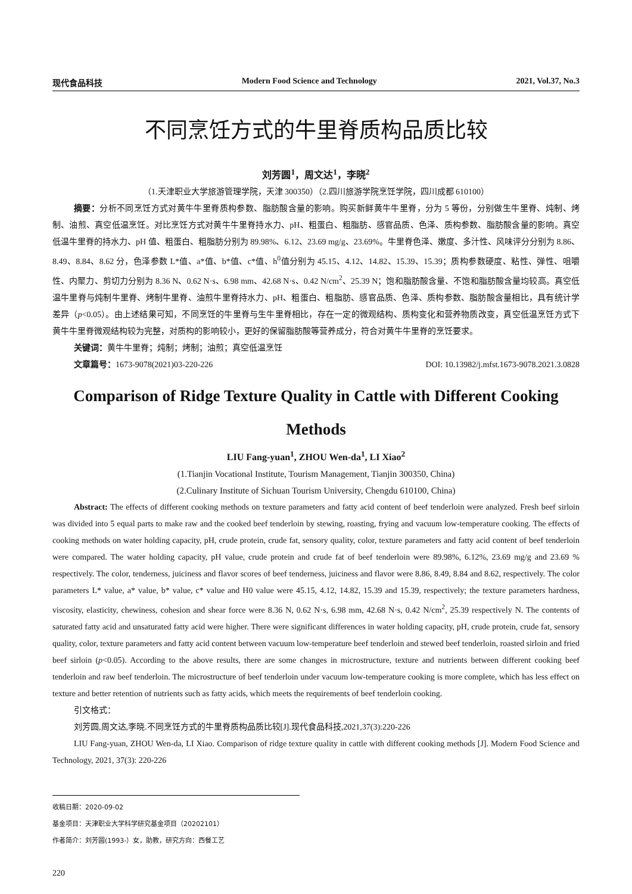现代食品科技 Modern Food Science and Technology 2021, Vol.37, No.3
不同烹饪方式的牛里脊质构品质比较
刘芳圆<sup>1</sup>，周文达<sup>1</sup>，李晓<sup>2</sup>
（1.天津职业大学旅游管理学院，天津 300350）（2.四川旅游学院烹饪学院，四川成都 610100）
摘要：分析不同烹饪方式对黄牛牛里脊质构参数、脂肪酸含量的影响。购买新鲜黄牛牛里脊，分为 5 等份，分别做生牛里脊、炖制、烤制、油煎、真空低温烹饪。对比烹饪方式对黄牛牛里脊持水力、pH、粗蛋白、粗脂肪、感官品质、色泽、质构参数、脂肪酸含量的影响。真空低温牛里脊的持水力、pH 值、粗蛋白、粗脂肪分别为 89.98%、6.12、23.69 mg/g、23.69%。牛里脊色泽、嫩度、多汁性、风味评分分别为 8.86、8.49、8.84、8.62 分，色泽参数 L*值、a*值、b*值、c*值、h<sup>0</sup>值分别为 45.15、4.12、14.82、15.39、15.39；质构参数硬度、粘性、弹性、咀嚼性、内聚力、剪切力分别为 8.36 N、0.62 N·s、6.98 mm、42.68 N·s、0.42 N/cm<sup>2</sup>、25.39 N；饱和脂肪酸含量、不饱和脂肪酸含量均较高。真空低温牛里脊与炖制牛里脊、烤制牛里脊、油煎牛里脊持水力、pH、粗蛋白、粗脂肪、感官品质、色泽、质构参数、脂肪酸含量相比，具有统计学差异（p<0.05）。由上述结果可知，不同烹饪的牛里脊与生牛里脊相比，存在一定的微观结构、质构变化和营养物质改变，真空低温烹饪方式下黄牛牛里脊微观结构较为完整，对质构的影响较小，更好的保留脂肪酸等营养成分，符合对黄牛牛里脊的烹饪要求。
关键词：黄牛牛里脊；炖制；烤制；油煎；真空低温烹饪
文章篇号：1673-9078(2021)03-220-226 DOI: 10.13982/j.mfst.1673-9078.2021.3.0828
Comparison of Ridge Texture Quality in Cattle with Different Cooking Methods
LIU Fang-yuan<sup>1</sup>, ZHOU Wen-da<sup>1</sup>, LI Xiao<sup>2</sup>
(1.Tianjin Vocational Institute, Tourism Management, Tianjin 300350, China)
(2.Culinary Institute of Sichuan Tourism University, Chengdu 610100, China)
Abstract: The effects of different cooking methods on texture parameters and fatty acid content of beef tenderloin were analyzed. Fresh beef sirloin was divided into 5 equal parts to make raw and the cooked beef tenderloin by stewing, roasting, frying and vacuum low-temperature cooking. The effects of cooking methods on water holding capacity, pH, crude protein, crude fat, sensory quality, color, texture parameters and fatty acid content of beef tenderloin were compared. The water holding capacity, pH value, crude protein and crude fat of beef tenderloin were 89.98%, 6.12%, 23.69 mg/g and 23.69 % respectively. The color, tenderness, juiciness and flavor scores of beef tenderness, juiciness and flavor were 8.86, 8.49, 8.84 and 8.62, respectively. The color parameters L* value, a* value, b* value, c* value and H0 value were 45.15, 4.12, 14.82, 15.39 and 15.39, respectively; the texture parameters hardness, viscosity, elasticity, chewiness, cohesion and shear force were 8.36 N, 0.62 N·s, 6.98 mm, 42.68 N·s, 0.42 N/cm<sup>2</sup>, 25.39 respectively N. The contents of saturated fatty acid and unsaturated fatty acid were higher. There were significant differences in water holding capacity, pH, crude protein, crude fat, sensory quality, color, texture parameters and fatty acid content between vacuum low-temperature beef tenderloin and stewed beef tenderloin, roasted sirloin and fried beef sirloin (p<0.05). According to the above results, there are some changes in microstructure, texture and nutrients between different cooking beef tenderloin and raw beef tenderloin. The microstructure of beef tenderloin under vacuum low-temperature cooking is more complete, which has less effect on texture and better retention of nutrients such as fatty acids, which meets the requirements of beef tenderloin cooking.
引文格式：
刘芳圆,周文达,李晓.不同烹饪方式的牛里脊质构品质比较[J].现代食品科技,2021,37(3):220-226
LIU Fang-yuan, ZHOU Wen-da, LI Xiao. Comparison of ridge texture quality in cattle with different cooking methods [J]. Modern Food Science and Technology, 2021, 37(3): 220-226
收稿日期：2020-09-02
基金项目：天津职业大学科学研究基金项目（20202101）
作者简介：刘芳圆(1993-）女，助教，研究方向：西餐工艺
220